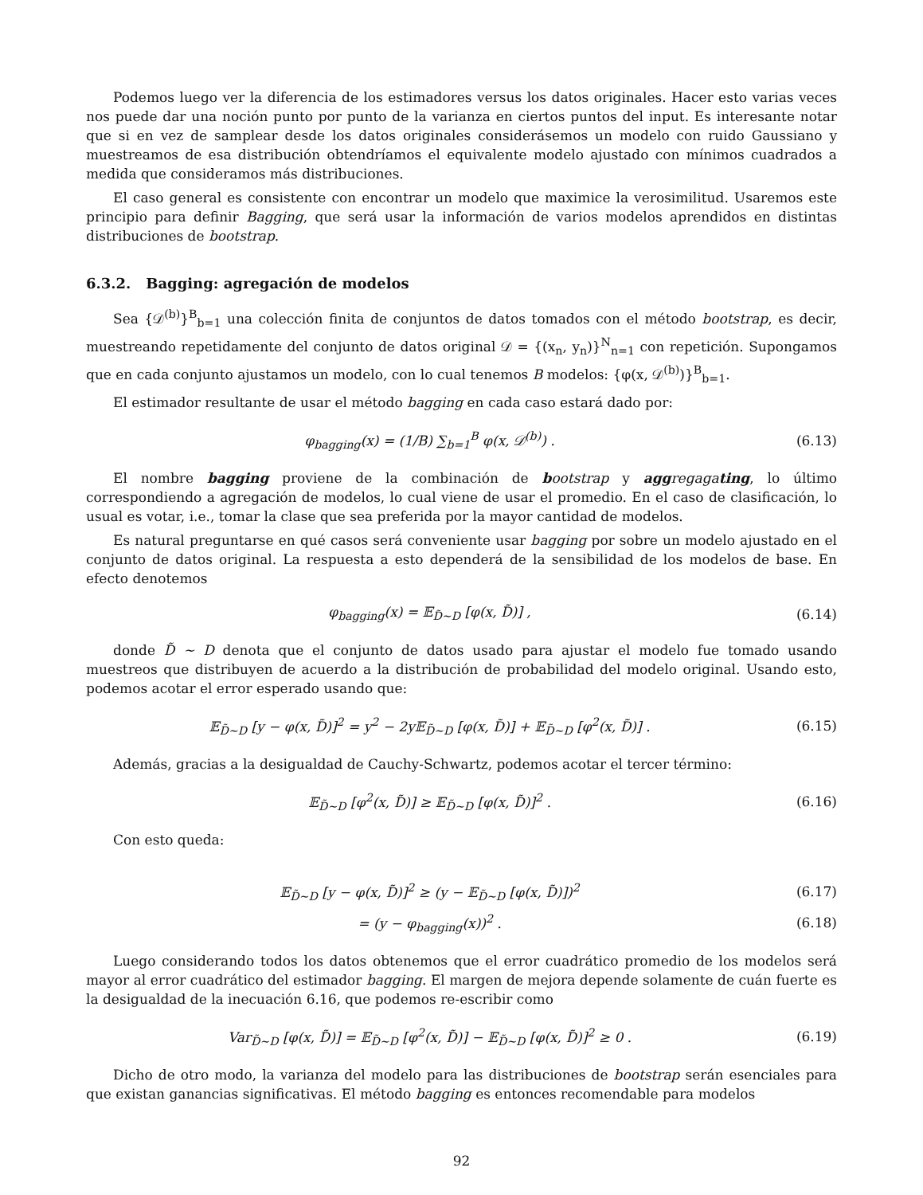Podemos luego ver la diferencia de los estimadores versus los datos originales. Hacer esto varias veces nos puede dar una noción punto por punto de la varianza en ciertos puntos del input. Es interesante notar que si en vez de samplear desde los datos originales considerásemos un modelo con ruido Gaussiano y muestreamos de esa distribución obtendríamos el equivalente modelo ajustado con mínimos cuadrados a medida que consideramos más distribuciones.
El caso general es consistente con encontrar un modelo que maximice la verosimilitud. Usaremos este principio para definir Bagging, que será usar la información de varios modelos aprendidos en distintas distribuciones de bootstrap.
6.3.2. Bagging: agregación de modelos
Sea {𝒟<sup>(b)</sup>}<sup>B</sup><sub>b=1</sub> una colección finita de conjuntos de datos tomados con el método bootstrap, es decir, muestreando repetidamente del conjunto de datos original 𝒟 = {(x<sub>n</sub>, y<sub>n</sub>)}<sup>N</sup><sub>n=1</sub> con repetición. Supongamos que en cada conjunto ajustamos un modelo, con lo cual tenemos B modelos: {φ(x, 𝒟<sup>(b)</sup>)}<sup>B</sup><sub>b=1</sub>.
El estimador resultante de usar el método bagging en cada caso estará dado por:
φ<sub>bagging</sub>(x) = (1/B) ∑<sub>b=1</sub><sup>B</sup> φ(x, 𝒟<sup>(b)</sup>) .
(6.13)
El nombre bagging proviene de la combinación de bootstrap y agg regaga ting, lo último correspondiendo a agregación de modelos, lo cual viene de usar el promedio. En el caso de clasificación, lo usual es votar, i.e., tomar la clase que sea preferida por la mayor cantidad de modelos.
Es natural preguntarse en qué casos será conveniente usar bagging por sobre un modelo ajustado en el conjunto de datos original. La respuesta a esto dependerá de la sensibilidad de los modelos de base. En efecto denotemos
φ<sub>bagging</sub>(x) = 𝔼<sub>D̃∼D</sub> [φ(x, D̃)] ,
(6.14)
donde D̃ ∼ D denota que el conjunto de datos usado para ajustar el modelo fue tomado usando muestreos que distribuyen de acuerdo a la distribución de probabilidad del modelo original. Usando esto, podemos acotar el error esperado usando que:
𝔼<sub>D̃∼D</sub> [y − φ(x, D̃)]<sup>2</sup> = y<sup>2</sup> − 2y𝔼<sub>D̃∼D</sub> [φ(x, D̃)] + 𝔼<sub>D̃∼D</sub> [φ<sup>2</sup>(x, D̃)] .
(6.15)
Además, gracias a la desigualdad de Cauchy-Schwartz, podemos acotar el tercer término:
𝔼<sub>D̃∼D</sub> [φ<sup>2</sup>(x, D̃)] ≥ 𝔼<sub>D̃∼D</sub> [φ(x, D̃)]<sup>2</sup> .
(6.16)
Con esto queda:
𝔼<sub>D̃∼D</sub> [y − φ(x, D̃)]<sup>2</sup> ≥ (y − 𝔼<sub>D̃∼D</sub> [φ(x, D̃)])<sup>2</sup>
(6.17)
= (y − φ<sub>bagging</sub>(x))<sup>2</sup> . (6.18)
Luego considerando todos los datos obtenemos que el error cuadrático promedio de los modelos será mayor al error cuadrático del estimador bagging. El margen de mejora depende solamente de cuán fuerte es la desigualdad de la inecuación 6.16, que podemos re-escribir como
Var<sub>D̃∼D</sub> [φ(x, D̃)] = 𝔼<sub>D̃∼D</sub> [φ<sup>2</sup>(x, D̃)] − 𝔼<sub>D̃∼D</sub> [φ(x, D̃)]<sup>2</sup> ≥ 0 .
(6.19)
Dicho de otro modo, la varianza del modelo para las distribuciones de bootstrap serán esenciales para que existan ganancias significativas. El método bagging es entonces recomendable para modelos
92